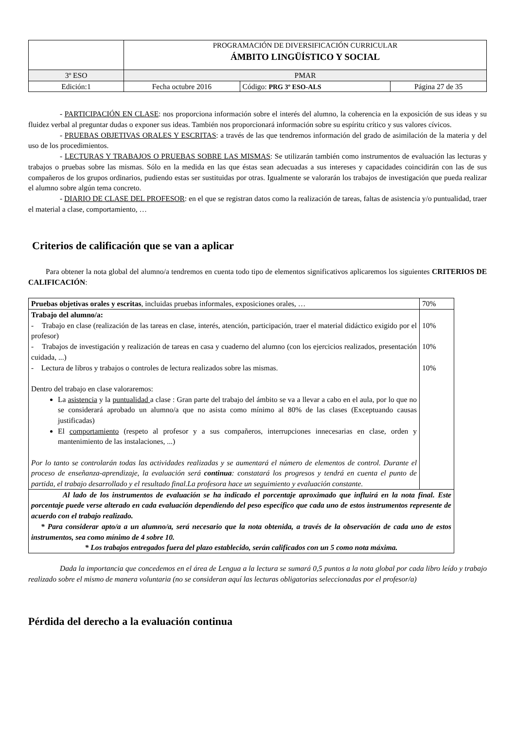| | PROGRAMACIÓN DE DIVERSIFICACIÓN CURRICULAR ÁMBITO LINGÜÍSTICO Y SOCIAL | | |
| 3º ESO | PMAR | | |
| Edición:1 | Fecha octubre 2016 | Código: PRG 3º ESO-ALS | Página 27 de 35 |
- PARTICIPACIÓN EN CLASE: nos proporciona información sobre el interés del alumno, la coherencia en la exposición de sus ideas y su fluidez verbal al preguntar dudas o exponer sus ideas. También nos proporcionará información sobre su espíritu crítico y sus valores cívicos.
- PRUEBAS OBJETIVAS ORALES Y ESCRITAS: a través de las que tendremos información del grado de asimilación de la materia y del uso de los procedimientos.
- LECTURAS Y TRABAJOS O PRUEBAS SOBRE LAS MISMAS: Se utilizarán también como instrumentos de evaluación las lecturas y trabajos o pruebas sobre las mismas. Sólo en la medida en las que éstas sean adecuadas a sus intereses y capacidades coincidirán con las de sus compañeros de los grupos ordinarios, pudiendo estas ser sustituidas por otras. Igualmente se valorarán los trabajos de investigación que pueda realizar el alumno sobre algún tema concreto.
- DIARIO DE CLASE DEL PROFESOR: en el que se registran datos como la realización de tareas, faltas de asistencia y/o puntualidad, traer el material a clase, comportamiento, …
Criterios de calificación que se van a aplicar
Para obtener la nota global del alumno/a tendremos en cuenta todo tipo de elementos significativos aplicaremos los siguientes CRITERIOS DE CALIFICACIÓN:
| Pruebas objetivas orales y escritas , incluidas pruebas informales, exposiciones orales, … | 70% |
| Trabajo del alumno/a: - Trabajo en clase (realización de las tareas en clase, interés, atención, participación, traer el material didáctico exigido por el profesor) - Trabajos de investigación y realización de tareas en casa y cuaderno del alumno (con los ejercicios realizados, presentación cuidada, ...) - Lectura de libros y trabajos o controles de lectura realizados sobre las mismas. Dentro del trabajo en clase valoraremos: La asistencia y la puntualidad a clase : Gran parte del trabajo del ámbito se va a llevar a cabo en el aula, por lo que no se considerará aprobado un alumno/a que no asista como mínimo al 80% de las clases (Exceptuando causas justificadas) El comportamiento (respeto al profesor y a sus compañeros, interrupciones innecesarias en clase, orden y mantenimiento de las instalaciones, ...) Por lo tanto se controlarán todas las actividades realizadas y se aumentará el número de elementos de control. Durante el proceso de enseñanza-aprendizaje, la evaluación será continua : constatará los progresos y tendrá en cuenta el punto de partida, el trabajo desarrollado y el resultado final.La profesora hace un seguimiento y evaluación constante. | 10% 10% 10% |
| Al lado de los instrumentos de evaluación se ha indicado el porcentaje aproximado que influirá en la nota final. Este porcentaje puede verse alterado en cada evaluación dependiendo del peso específico que cada uno de estos instrumentos represente de acuerdo con el trabajo realizado. * Para considerar apto/a a un alumno/a, será necesario que la nota obtenida, a través de la observación de cada uno de estos instrumentos, sea como mínimo de 4 sobre 10. * Los trabajos entregados fuera del plazo establecido, serán calificados con un 5 como nota máxima. | |
Dada la importancia que concedemos en el área de Lengua a la lectura se sumará 0,5 puntos a la nota global por cada libro leído y trabajo realizado sobre el mismo de manera voluntaria (no se consideran aquí las lecturas obligatorias seleccionadas por el profesor/a)
Pérdida del derecho a la evaluación continua